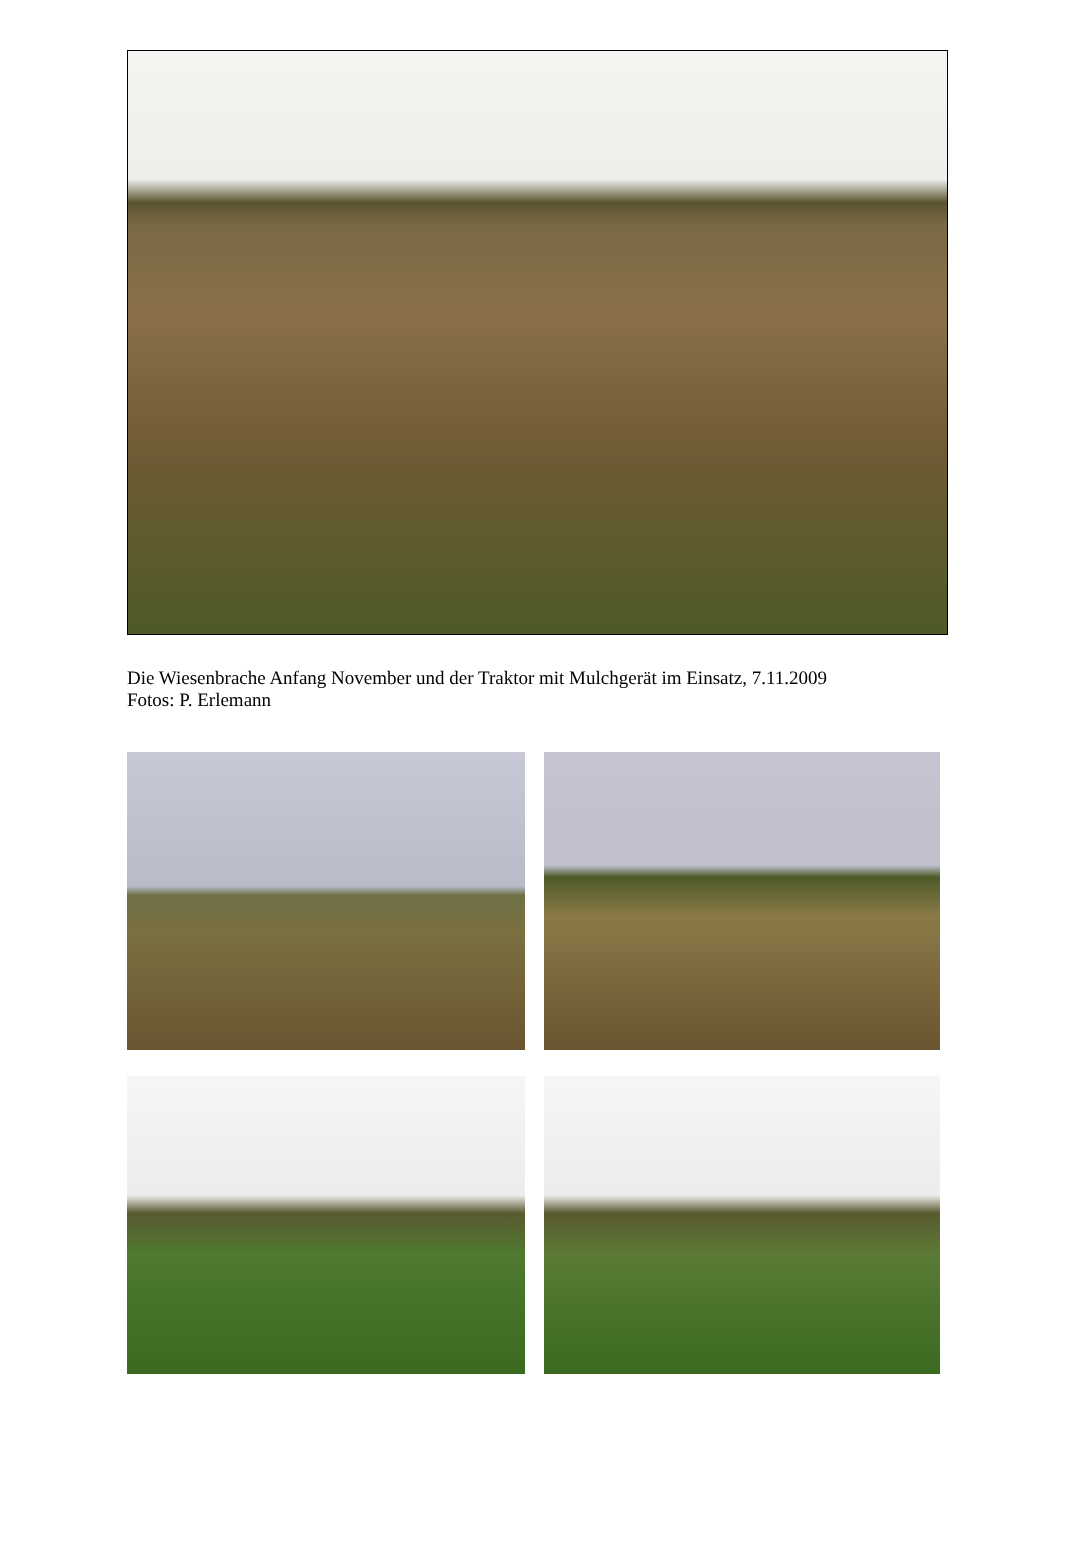Die Wiesenbrache Anfang November und der Traktor mit Mulchgerät im Einsatz, 7.11.2009
Fotos: P. Erlemann